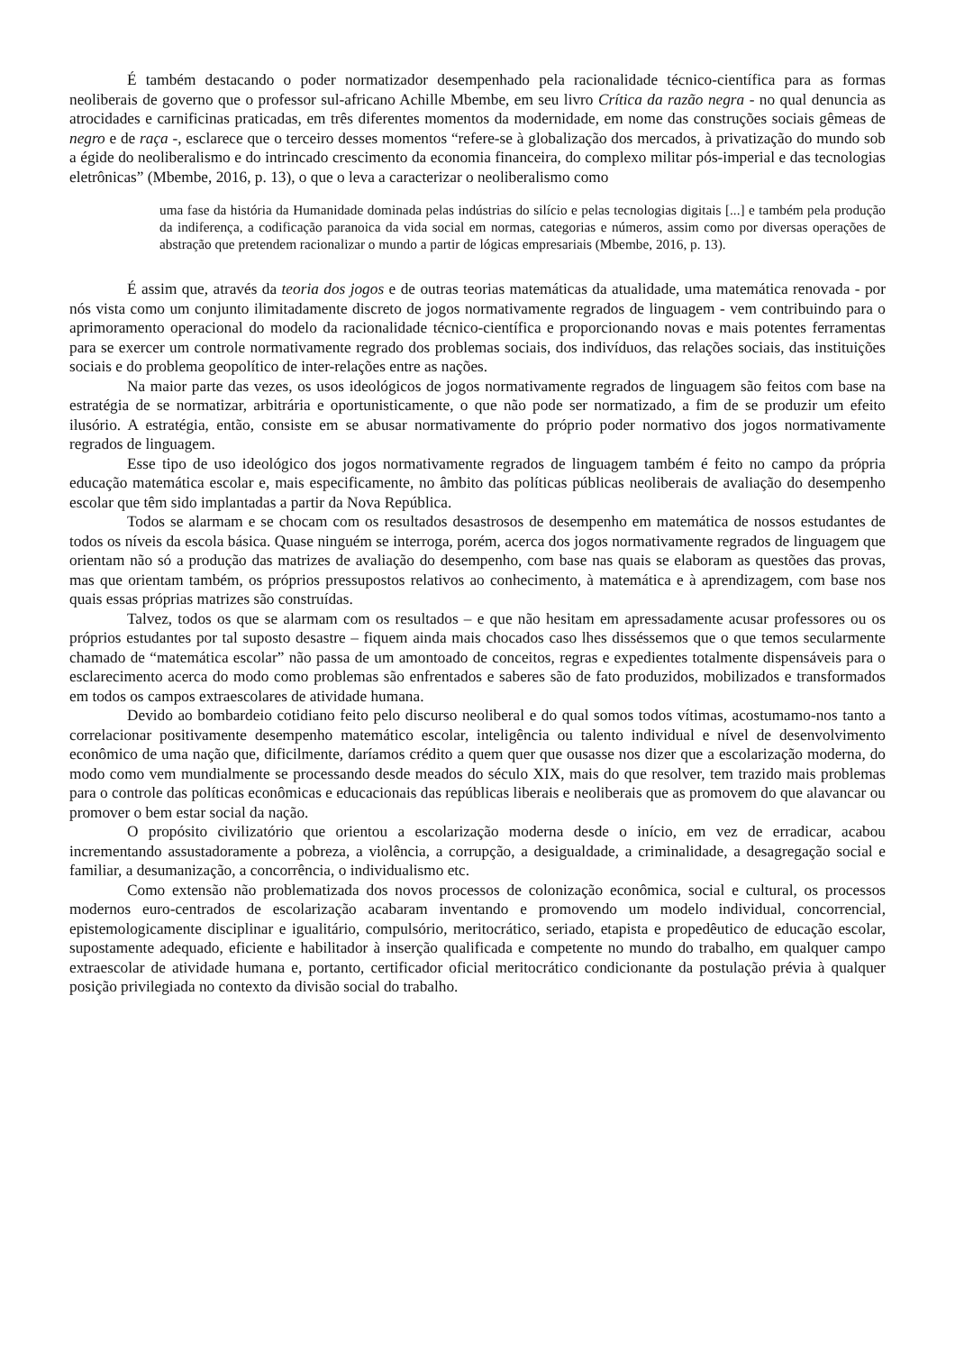É também destacando o poder normatizador desempenhado pela racionalidade técnico-científica para as formas neoliberais de governo que o professor sul-africano Achille Mbembe, em seu livro Crítica da razão negra - no qual denuncia as atrocidades e carnificinas praticadas, em três diferentes momentos da modernidade, em nome das construções sociais gêmeas de negro e de raça -, esclarece que o terceiro desses momentos “refere-se à globalização dos mercados, à privatização do mundo sob a égide do neoliberalismo e do intrincado crescimento da economia financeira, do complexo militar pós-imperial e das tecnologias eletrônicas” (Mbembe, 2016, p. 13), o que o leva a caracterizar o neoliberalismo como
uma fase da história da Humanidade dominada pelas indústrias do silício e pelas tecnologias digitais [...] e também pela produção da indiferença, a codificação paranoica da vida social em normas, categorias e números, assim como por diversas operações de abstração que pretendem racionalizar o mundo a partir de lógicas empresariais (Mbembe, 2016, p. 13).
É assim que, através da teoria dos jogos e de outras teorias matemáticas da atualidade, uma matemática renovada - por nós vista como um conjunto ilimitadamente discreto de jogos normativamente regrados de linguagem - vem contribuindo para o aprimoramento operacional do modelo da racionalidade técnico-científica e proporcionando novas e mais potentes ferramentas para se exercer um controle normativamente regrado dos problemas sociais, dos indivíduos, das relações sociais, das instituições sociais e do problema geopolítico de inter-relações entre as nações.
Na maior parte das vezes, os usos ideológicos de jogos normativamente regrados de linguagem são feitos com base na estratégia de se normatizar, arbitrária e oportunisticamente, o que não pode ser normatizado, a fim de se produzir um efeito ilusório. A estratégia, então, consiste em se abusar normativamente do próprio poder normativo dos jogos normativamente regrados de linguagem.
Esse tipo de uso ideológico dos jogos normativamente regrados de linguagem também é feito no campo da própria educação matemática escolar e, mais especificamente, no âmbito das políticas públicas neoliberais de avaliação do desempenho escolar que têm sido implantadas a partir da Nova República.
Todos se alarmam e se chocam com os resultados desastrosos de desempenho em matemática de nossos estudantes de todos os níveis da escola básica. Quase ninguém se interroga, porém, acerca dos jogos normativamente regrados de linguagem que orientam não só a produção das matrizes de avaliação do desempenho, com base nas quais se elaboram as questões das provas, mas que orientam também, os próprios pressupostos relativos ao conhecimento, à matemática e à aprendizagem, com base nos quais essas próprias matrizes são construídas.
Talvez, todos os que se alarmam com os resultados – e que não hesitam em apressadamente acusar professores ou os próprios estudantes por tal suposto desastre – fiquem ainda mais chocados caso lhes disséssemos que o que temos secularmente chamado de “matemática escolar” não passa de um amontoado de conceitos, regras e expedientes totalmente dispensáveis para o esclarecimento acerca do modo como problemas são enfrentados e saberes são de fato produzidos, mobilizados e transformados em todos os campos extraescolares de atividade humana.
Devido ao bombardeio cotidiano feito pelo discurso neoliberal e do qual somos todos vítimas, acostumamo-nos tanto a correlacionar positivamente desempenho matemático escolar, inteligência ou talento individual e nível de desenvolvimento econômico de uma nação que, dificilmente, daríamos crédito a quem quer que ousasse nos dizer que a escolarização moderna, do modo como vem mundialmente se processando desde meados do século XIX, mais do que resolver, tem trazido mais problemas para o controle das políticas econômicas e educacionais das repúblicas liberais e neoliberais que as promovem do que alavancar ou promover o bem estar social da nação.
O propósito civilizatório que orientou a escolarização moderna desde o início, em vez de erradicar, acabou incrementando assustadoramente a pobreza, a violência, a corrupção, a desigualdade, a criminalidade, a desagregação social e familiar, a desumanização, a concorrência, o individualismo etc.
Como extensão não problematizada dos novos processos de colonização econômica, social e cultural, os processos modernos euro-centrados de escolarização acabaram inventando e promovendo um modelo individual, concorrencial, epistemologicamente disciplinar e igualitário, compulsório, meritocrático, seriado, etapista e propedêutico de educação escolar, supostamente adequado, eficiente e habilitador à inserção qualificada e competente no mundo do trabalho, em qualquer campo extraescolar de atividade humana e, portanto, certificador oficial meritocrático condicionante da postulação prévia à qualquer posição privilegiada no contexto da divisão social do trabalho.